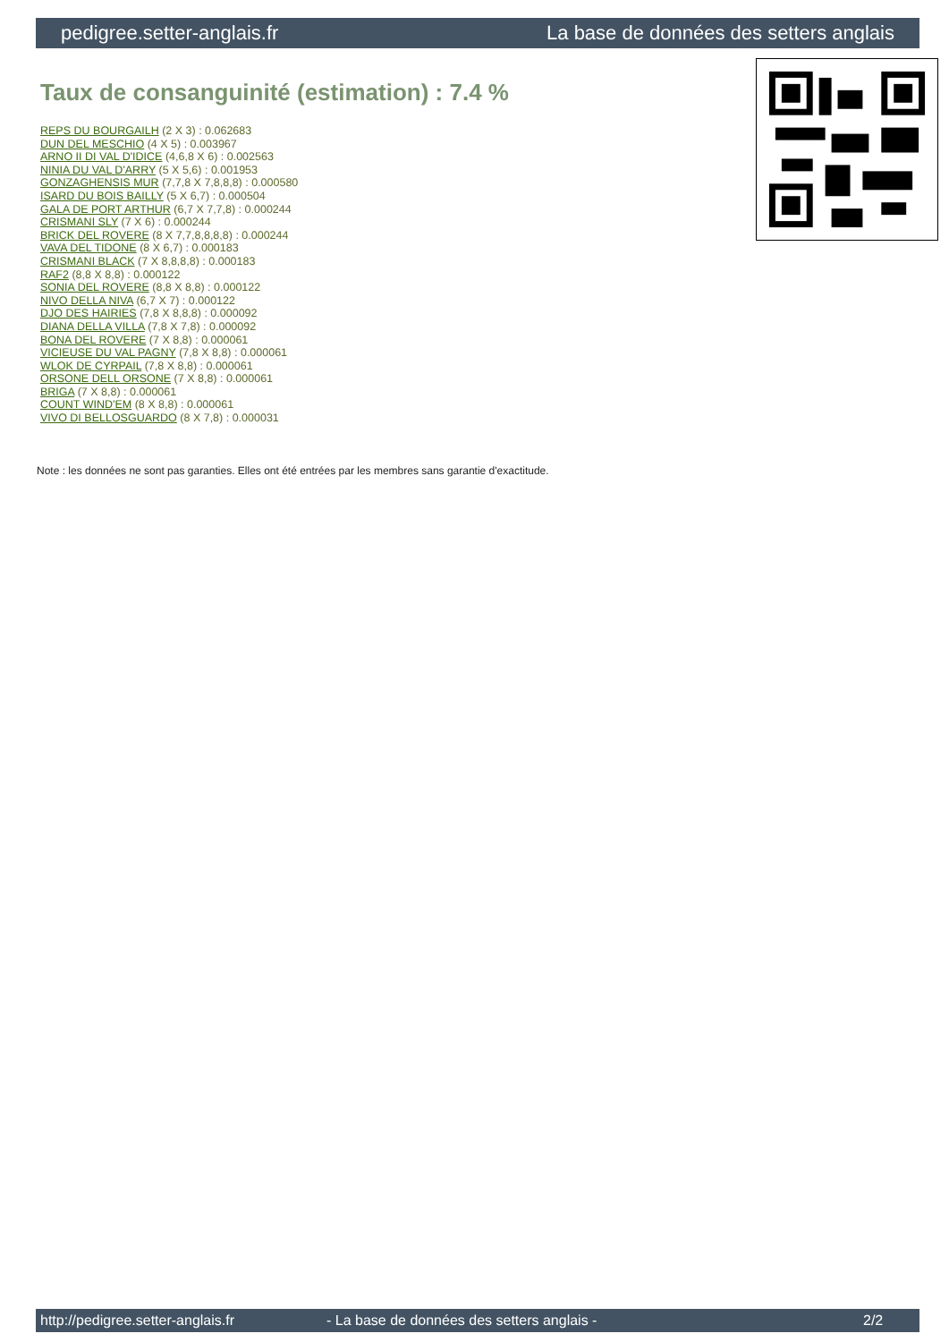pedigree.setter-anglais.fr La base de données des setters anglais
Taux de consanguinité (estimation) : 7.4 %
REPS DU BOURGAILH (2 X 3) : 0.062683
DUN DEL MESCHIO (4 X 5) : 0.003967
ARNO II DI VAL D'IDICE (4,6,8 X 6) : 0.002563
NINIA DU VAL D'ARRY (5 X 5,6) : 0.001953
GONZAGHENSIS MUR (7,7,8 X 7,8,8,8) : 0.000580
ISARD DU BOIS BAILLY (5 X 6,7) : 0.000504
GALA DE PORT ARTHUR (6,7 X 7,7,8) : 0.000244
CRISMANI SLY (7 X 6) : 0.000244
BRICK DEL ROVERE (8 X 7,7,8,8,8,8) : 0.000244
VAVA DEL TIDONE (8 X 6,7) : 0.000183
CRISMANI BLACK (7 X 8,8,8,8) : 0.000183
RAF2 (8,8 X 8,8) : 0.000122
SONIA DEL ROVERE (8,8 X 8,8) : 0.000122
NIVO DELLA NIVA (6,7 X 7) : 0.000122
DJO DES HAIRIES (7,8 X 8,8,8) : 0.000092
DIANA DELLA VILLA (7,8 X 7,8) : 0.000092
BONA DEL ROVERE (7 X 8,8) : 0.000061
VICIEUSE DU VAL PAGNY (7,8 X 8,8) : 0.000061
WLOK DE CYRPAIL (7,8 X 8,8) : 0.000061
ORSONE DELL ORSONE (7 X 8,8) : 0.000061
BRIGA (7 X 8,8) : 0.000061
COUNT WIND'EM (8 X 8,8) : 0.000061
VIVO DI BELLOSGUARDO (8 X 7,8) : 0.000031
Note : les données ne sont pas garanties. Elles ont été entrées par les membres sans garantie d'exactitude.
http://pedigree.setter-anglais.fr - La base de données des setters anglais - 2/2